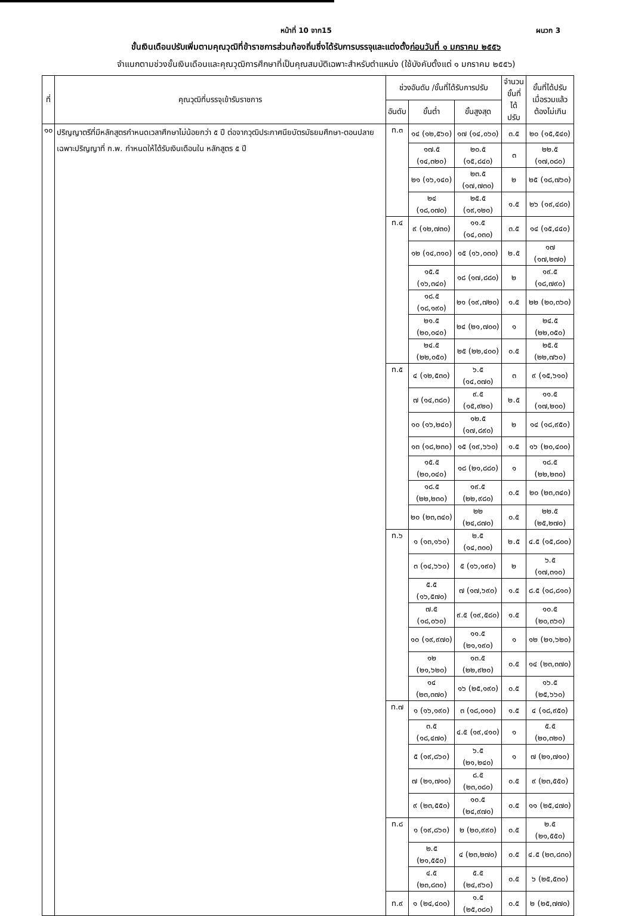หน้าที่ 10 จาก15 ผนวก 3
ขั้นเงินเดือนปรับเพิ่มตามคุณวุฒิที่ข้าราชการส่วนท้องถิ่นซึ่งได้รับการบรรจุและแต่งตั้งก่อนวันที่ ๑ มกราคม ๒๕๕๖
จำแนกตามช่วงขั้นเงินเดือนและคุณวุฒิการศึกษาที่เป็นคุณสมบัติเฉพาะสำหรับตำแหน่ง (ใช้บังคับตั้งแต่ ๑ มกราคม ๒๕๕๖)
| ที่ | คุณวุฒิที่บรรจุเข้ารับราชการ | ช่วงอันดับ /ขั้นที่ได้รับการปรับ | | | จำนวน ขั้นที่ได้ ปรับ | ขั้นที่ได้ปรับ เมื่อรวมแล้ว ต้องไม่เกิน |
| --- | --- | --- | --- | --- | --- | --- |
| | | อันดับ | ขั้นต่ำ | ขั้นสูงสุด | | |
| ๑๐ | ปริญญาตรีที่มีหลักสูตรกำหนดเวลาศึกษาไม่น้อยกว่า ๕ ปี ต่อจากวุฒิประกาศนียบัตรมัธยมศึกษา-ตอนปลาย เฉพาะปริญญาที่ ก.พ. กำหนดให้ได้รับเงินเดือนใน หลักสูตร ๕ ปี | ท.๓ | ๑๔ (๑๒,๕๖๐) | ๑๗ (๑๔,๐๖๐) | ๓.๕ | ๒๐ (๑๕,๕๔๐) |
| | | | ๑๗.๕ (๑๔,๓๒๐) | ๒๐.๕ (๑๕,๘๔๐) | ๓ | ๒๒.๕ (๑๗,๐๘๐) |
| | | | ๒๑ (๑๖,๑๔๐) | ๒๓.๕ (๑๗,๗๓๐) | ๒ | ๒๕ (๑๘,๗๖๐) |
| | | | ๒๔ (๑๘,๐๗๐) | ๒๕.๕ (๑๙,๑๒๐) | ๑.๕ | ๒๖ (๑๙,๔๘๐) |
| | | ท.๔ | ๙ (๑๒,๗๓๐) | ๑๑.๕ (๑๔,๐๓๐) | ๓.๕ | ๑๔ (๑๕,๔๔๐) |
| | | | ๑๒ (๑๔,๓๑๐) | ๑๕ (๑๖,๐๓๐) | ๒.๕ | ๑๗ (๑๗,๒๗๐) |
| | | | ๑๕.๕ (๑๖,๓๔๐) | ๑๘ (๑๗,๘๘๐) | ๒ | ๑๙.๕ (๑๘,๗๙๐) |
| | | | ๑๘.๕ (๑๘,๑๙๐) | ๒๑ (๑๙,๗๒๐) | ๑.๕ | ๒๒ (๒๐,๓๖๐) |
| | | | ๒๑.๕ (๒๐,๐๔๐) | ๒๔ (๒๑,๗๐๐) | ๑ | ๒๔.๕ (๒๒,๐๕๐) |
| | | | ๒๔.๕ (๒๒,๐๕๐) | ๒๕ (๒๒,๔๐๐) | ๐.๕ | ๒๕.๕ (๒๒,๗๖๐) |
| | | ท.๕ | ๔ (๑๒,๕๓๐) | ๖.๕ (๑๔,๐๗๐) | ๓ | ๙ (๑๕,๖๑๐) |
| | | | ๗ (๑๔,๓๘๐) | ๙.๕ (๑๕,๙๒๐) | ๒.๕ | ๑๑.๕ (๑๗,๒๐๐) |
| | | | ๑๐ (๑๖,๒๔๐) | ๑๒.๕ (๑๗,๘๙๐) | ๒ | ๑๔ (๑๘,๙๕๐) |
| | | | ๑๓ (๑๘,๒๓๐) | ๑๕ (๑๙,๖๖๐) | ๑.๕ | ๑๖ (๒๐,๔๐๐) |
| | | | ๑๕.๕ (๒๐,๐๔๐) | ๑๘ (๒๑,๘๘๐) | ๑ | ๑๘.๕ (๒๒,๒๓๐) |
| | | | ๑๘.๕ (๒๒,๒๓๐) | ๑๙.๕ (๒๒,๙๘๐) | ๐.๕ | ๒๐ (๒๓,๓๔๐) |
| | | | ๒๐ (๒๓,๓๔๐) | ๒๒ (๒๔,๘๗๐) | ๐.๕ | ๒๒.๕ (๒๕,๒๗๐) |
| | | ท.๖ | ๑ (๑๓,๑๖๐) | ๒.๕ (๑๔,๓๐๐) | ๒.๕ | ๔.๕ (๑๕,๘๐๐) |
| | | | ๓ (๑๔,๖๖๐) | ๕ (๑๖,๑๙๐) | ๒ | ๖.๕ (๑๗,๓๑๐) |
| | | | ๕.๕ (๑๖,๕๗๐) | ๗ (๑๗,๖๙๐) | ๑.๕ | ๘.๕ (๑๘,๘๑๐) |
| | | | ๗.๕ (๑๘,๐๖๐) | ๙.๕ (๑๙,๕๘๐) | ๑.๕ | ๑๐.๕ (๒๐,๓๖๐) |
| | | | ๑๐ (๑๙,๙๗๐) | ๑๑.๕ (๒๑,๑๙๐) | ๑ | ๑๒ (๒๑,๖๒๐) |
| | | | ๑๒ (๒๑,๖๒๐) | ๑๓.๕ (๒๒,๙๒๐) | ๐.๕ | ๑๔ (๒๓,๓๗๐) |
| | | | ๑๔ (๒๓,๓๗๐) | ๑๖ (๒๕,๑๙๐) | ๐.๕ | ๑๖.๕ (๒๕,๖๖๐) |
| | | ท.๗ | ๑ (๑๖,๑๙๐) | ๓ (๑๘,๐๑๐) | ๑.๕ | ๔ (๑๘,๙๕๐) |
| | | | ๓.๕ (๑๘,๔๗๐) | ๔.๕ (๑๙,๔๑๐) | ๑ | ๕.๕ (๒๐,๓๒๐) |
| | | | ๕ (๑๙,๘๖๐) | ๖.๕ (๒๑,๒๔๐) | ๑ | ๗ (๒๑,๗๑๐) |
| | | | ๗ (๒๑,๗๑๐) | ๘.๕ (๒๓,๐๘๐) | ๐.๕ | ๙ (๒๓,๕๕๐) |
| | | | ๙ (๒๓,๕๕๐) | ๑๐.๕ (๒๔,๙๗๐) | ๐.๕ | ๑๑ (๒๕,๔๗๐) |
| | | ท.๘ | ๑ (๑๙,๘๖๐) | ๒ (๒๐,๙๙๐) | ๐.๕ | ๒.๕ (๒๑,๕๕๐) |
| | | | ๒.๕ (๒๑,๕๕๐) | ๔ (๒๓,๒๗๐) | ๐.๕ | ๔.๕ (๒๓,๘๓๐) |
| | | | ๔.๕ (๒๓,๘๓๐) | ๕.๕ (๒๔,๙๖๐) | ๐.๕ | ๖ (๒๕,๕๓๐) |
| | | ท.๙ | ๑ (๒๔,๔๐๐) | ๑.๕ (๒๕,๐๘๐) | ๐.๕ | ๒ (๒๕,๗๗๐) |